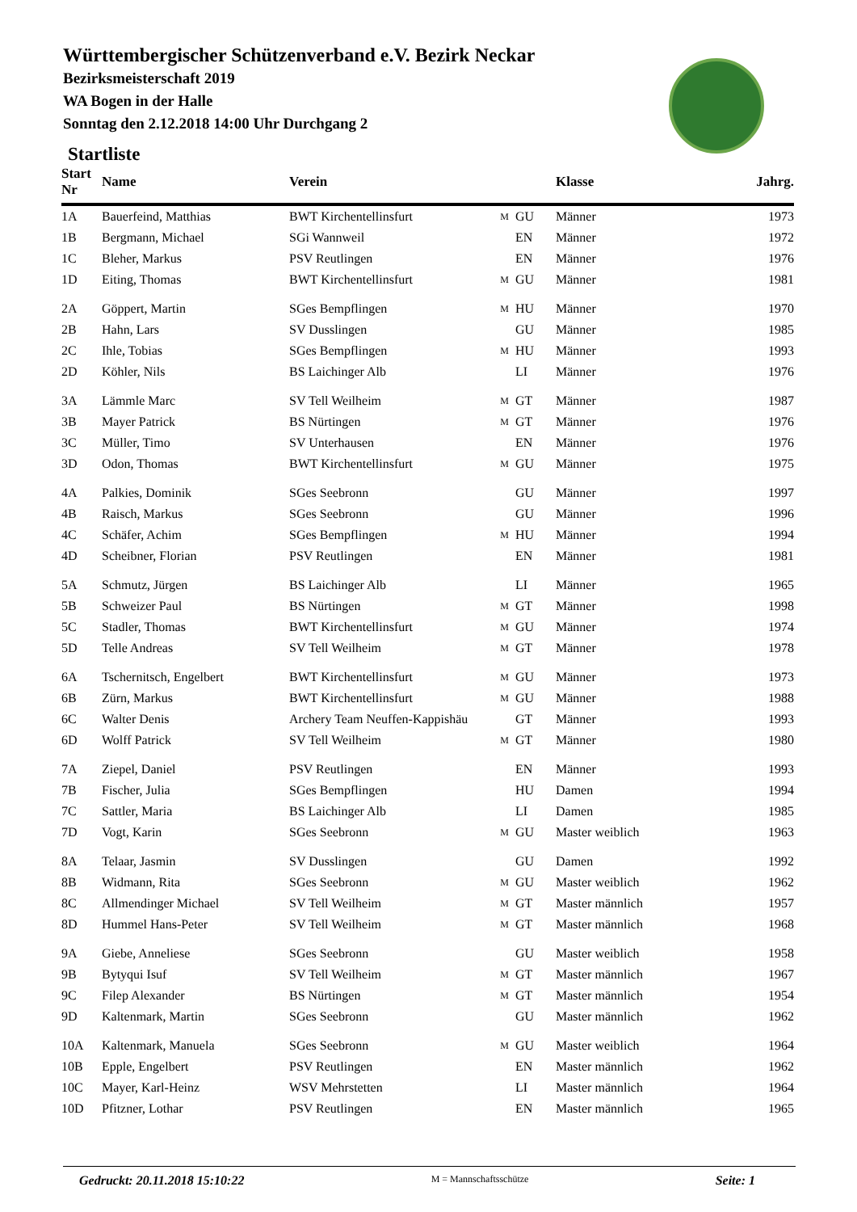Württembergischer Schützenverband e.V. Bezirk Neckar
Bezirksmeisterschaft 2019
WA Bogen in der Halle
Sonntag den 2.12.2018 14:00 Uhr Durchgang 2
Startliste
| Start Nr | Name | Verein | | | Klasse | Jahrg. |
| --- | --- | --- | --- | --- | --- | --- |
| 1A | Bauerfeind, Matthias | BWT Kirchentellinsfurt | M | GU | Männer | 1973 |
| 1B | Bergmann, Michael | SGi Wannweil | | EN | Männer | 1972 |
| 1C | Bleher, Markus | PSV Reutlingen | | EN | Männer | 1976 |
| 1D | Eiting, Thomas | BWT Kirchentellinsfurt | M | GU | Männer | 1981 |
| 2A | Göppert, Martin | SGes Bempflingen | M | HU | Männer | 1970 |
| 2B | Hahn, Lars | SV Dusslingen | | GU | Männer | 1985 |
| 2C | Ihle, Tobias | SGes Bempflingen | M | HU | Männer | 1993 |
| 2D | Köhler, Nils | BS Laichinger Alb | | LI | Männer | 1976 |
| 3A | Lämmle Marc | SV Tell Weilheim | M | GT | Männer | 1987 |
| 3B | Mayer Patrick | BS Nürtingen | M | GT | Männer | 1976 |
| 3C | Müller, Timo | SV Unterhausen | | EN | Männer | 1976 |
| 3D | Odon, Thomas | BWT Kirchentellinsfurt | M | GU | Männer | 1975 |
| 4A | Palkies, Dominik | SGes Seebronn | | GU | Männer | 1997 |
| 4B | Raisch, Markus | SGes Seebronn | | GU | Männer | 1996 |
| 4C | Schäfer, Achim | SGes Bempflingen | M | HU | Männer | 1994 |
| 4D | Scheibner, Florian | PSV Reutlingen | | EN | Männer | 1981 |
| 5A | Schmutz, Jürgen | BS Laichinger Alb | | LI | Männer | 1965 |
| 5B | Schweizer Paul | BS Nürtingen | M | GT | Männer | 1998 |
| 5C | Stadler, Thomas | BWT Kirchentellinsfurt | M | GU | Männer | 1974 |
| 5D | Telle Andreas | SV Tell Weilheim | M | GT | Männer | 1978 |
| 6A | Tschernitsch, Engelbert | BWT Kirchentellinsfurt | M | GU | Männer | 1973 |
| 6B | Zürn, Markus | BWT Kirchentellinsfurt | M | GU | Männer | 1988 |
| 6C | Walter Denis | Archery Team Neuffen-Kappishäu | | GT | Männer | 1993 |
| 6D | Wolff Patrick | SV Tell Weilheim | M | GT | Männer | 1980 |
| 7A | Ziepel, Daniel | PSV Reutlingen | | EN | Männer | 1993 |
| 7B | Fischer, Julia | SGes Bempflingen | | HU | Damen | 1994 |
| 7C | Sattler, Maria | BS Laichinger Alb | | LI | Damen | 1985 |
| 7D | Vogt, Karin | SGes Seebronn | M | GU | Master weiblich | 1963 |
| 8A | Telaar, Jasmin | SV Dusslingen | | GU | Damen | 1992 |
| 8B | Widmann, Rita | SGes Seebronn | M | GU | Master weiblich | 1962 |
| 8C | Allmendinger Michael | SV Tell Weilheim | M | GT | Master männlich | 1957 |
| 8D | Hummel Hans-Peter | SV Tell Weilheim | M | GT | Master männlich | 1968 |
| 9A | Giebe, Anneliese | SGes Seebronn | | GU | Master weiblich | 1958 |
| 9B | Bytyqui Isuf | SV Tell Weilheim | M | GT | Master männlich | 1967 |
| 9C | Filep Alexander | BS Nürtingen | M | GT | Master männlich | 1954 |
| 9D | Kaltenmark, Martin | SGes Seebronn | | GU | Master männlich | 1962 |
| 10A | Kaltenmark, Manuela | SGes Seebronn | M | GU | Master weiblich | 1964 |
| 10B | Epple, Engelbert | PSV Reutlingen | | EN | Master männlich | 1962 |
| 10C | Mayer, Karl-Heinz | WSV Mehrstetten | | LI | Master männlich | 1964 |
| 10D | Pfitzner, Lothar | PSV Reutlingen | | EN | Master männlich | 1965 |
Gedruckt: 20.11.2018 15:10:22 M = Mannschaftsschütze Seite: 1